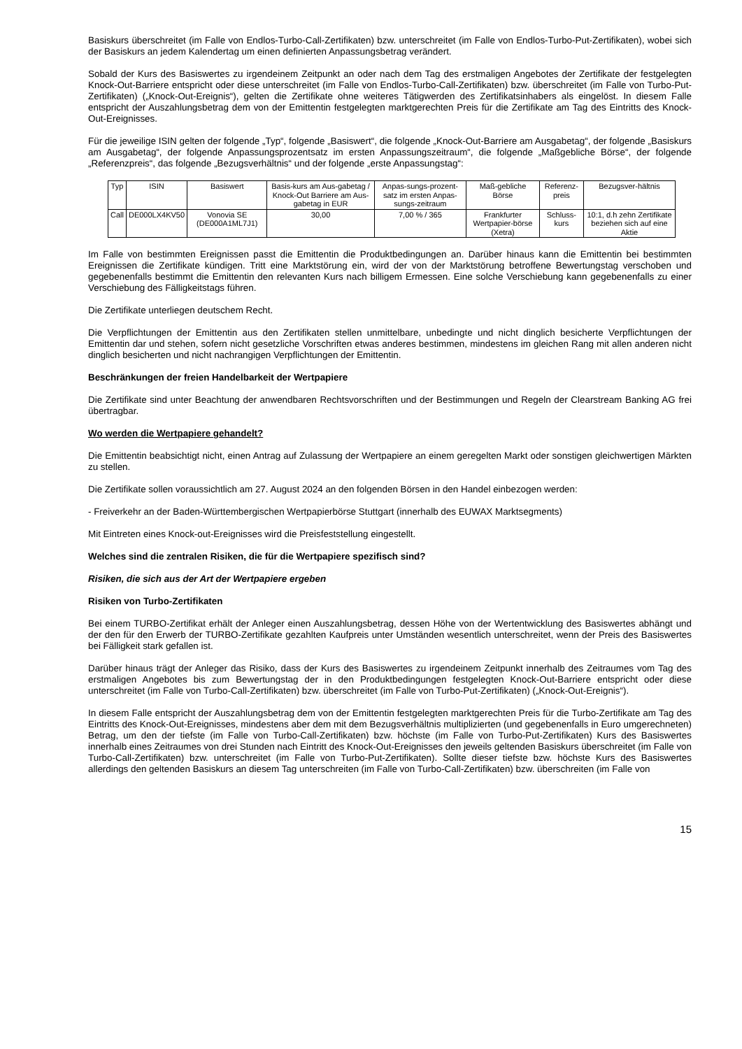Basiskurs überschreitet (im Falle von Endlos-Turbo-Call-Zertifikaten) bzw. unterschreitet (im Falle von Endlos-Turbo-Put-Zertifikaten), wobei sich der Basiskurs an jedem Kalendertag um einen definierten Anpassungsbetrag verändert.
Sobald der Kurs des Basiswertes zu irgendeinem Zeitpunkt an oder nach dem Tag des erstmaligen Angebotes der Zertifikate der festgelegten Knock-Out-Barriere entspricht oder diese unterschreitet (im Falle von Endlos-Turbo-Call-Zertifikaten) bzw. überschreitet (im Falle von Turbo-Put-Zertifikaten) („Knock-Out-Ereignis“), gelten die Zertifikate ohne weiteres Tätigwerden des Zertifikatsinhabers als eingelöst. In diesem Falle entspricht der Auszahlungsbetrag dem von der Emittentin festgelegten marktgerechten Preis für die Zertifikate am Tag des Eintritts des Knock-Out-Ereignisses.
Für die jeweilige ISIN gelten der folgende „Typ“, folgende „Basiswert“, die folgende „Knock-Out-Barriere am Ausgabetag“, der folgende „Basiskurs am Ausgabetag“, der folgende Anpassungsprozentsatz im ersten Anpassungszeitraum“, die folgende „Maßgebliche Börse“, der folgende „Referenzpreis“, das folgende „Bezugsverhältnis“ und der folgende „erste Anpassungstag“:
| Typ | ISIN | Basiswert | Basis-kurs am Aus-gabetag / Knock-Out Barriere am Aus-gabetag in EUR | Anpas-sungs-prozent-satz im ersten Anpas-sungs-zeitraum | Maß-gebliche Börse | Referenz-preis | Bezugsver-hältnis |
| --- | --- | --- | --- | --- | --- | --- | --- |
| Call | DE000LX4KV50 | Vonovia SE (DE000A1ML7J1) | 30,00 | 7,00 % / 365 | Frankfurter Wertpapier-börse (Xetra) | Schluss-kurs | 10:1, d.h zehn Zertifikate beziehen sich auf eine Aktie |
Im Falle von bestimmten Ereignissen passt die Emittentin die Produktbedingungen an. Darüber hinaus kann die Emittentin bei bestimmten Ereignissen die Zertifikate kündigen. Tritt eine Marktstörung ein, wird der von der Marktstörung betroffene Bewertungstag verschoben und gegebenenfalls bestimmt die Emittentin den relevanten Kurs nach billigem Ermessen. Eine solche Verschiebung kann gegebenenfalls zu einer Verschiebung des Fälligkeitstags führen.
Die Zertifikate unterliegen deutschem Recht.
Die Verpflichtungen der Emittentin aus den Zertifikaten stellen unmittelbare, unbedingte und nicht dinglich besicherte Verpflichtungen der Emittentin dar und stehen, sofern nicht gesetzliche Vorschriften etwas anderes bestimmen, mindestens im gleichen Rang mit allen anderen nicht dinglich besicherten und nicht nachrangigen Verpflichtungen der Emittentin.
Beschränkungen der freien Handelbarkeit der Wertpapiere
Die Zertifikate sind unter Beachtung der anwendbaren Rechtsvorschriften und der Bestimmungen und Regeln der Clearstream Banking AG frei übertragbar.
Wo werden die Wertpapiere gehandelt?
Die Emittentin beabsichtigt nicht, einen Antrag auf Zulassung der Wertpapiere an einem geregelten Markt oder sonstigen gleichwertigen Märkten zu stellen.
Die Zertifikate sollen voraussichtlich am 27. August 2024 an den folgenden Börsen in den Handel einbezogen werden:
- Freiverkehr an der Baden-Württembergischen Wertpapierbörse Stuttgart (innerhalb des EUWAX Marktsegments)
Mit Eintreten eines Knock-out-Ereignisses wird die Preisfeststellung eingestellt.
Welches sind die zentralen Risiken, die für die Wertpapiere spezifisch sind?
Risiken, die sich aus der Art der Wertpapiere ergeben
Risiken von Turbo-Zertifikaten
Bei einem TURBO-Zertifikat erhält der Anleger einen Auszahlungsbetrag, dessen Höhe von der Wertentwicklung des Basiswertes abhängt und der den für den Erwerb der TURBO-Zertifikate gezahlten Kaufpreis unter Umständen wesentlich unterschreitet, wenn der Preis des Basiswertes bei Fälligkeit stark gefallen ist.
Darüber hinaus trägt der Anleger das Risiko, dass der Kurs des Basiswertes zu irgendeinem Zeitpunkt innerhalb des Zeitraumes vom Tag des erstmaligen Angebotes bis zum Bewertungstag der in den Produktbedingungen festgelegten Knock-Out-Barriere entspricht oder diese unterschreitet (im Falle von Turbo-Call-Zertifikaten) bzw. überschreitet (im Falle von Turbo-Put-Zertifikaten) („Knock-Out-Ereignis“).
In diesem Falle entspricht der Auszahlungsbetrag dem von der Emittentin festgelegten marktgerechten Preis für die Turbo-Zertifikate am Tag des Eintritts des Knock-Out-Ereignisses, mindestens aber dem mit dem Bezugsverhältnis multiplizierten (und gegebenenfalls in Euro umgerechneten) Betrag, um den der tiefste (im Falle von Turbo-Call-Zertifikaten) bzw. höchste (im Falle von Turbo-Put-Zertifikaten) Kurs des Basiswertes innerhalb eines Zeitraumes von drei Stunden nach Eintritt des Knock-Out-Ereignisses den jeweils geltenden Basiskurs überschreitet (im Falle von Turbo-Call-Zertifikaten) bzw. unterschreitet (im Falle von Turbo-Put-Zertifikaten). Sollte dieser tiefste bzw. höchste Kurs des Basiswertes allerdings den geltenden Basiskurs an diesem Tag unterschreiten (im Falle von Turbo-Call-Zertifikaten) bzw. überschreiten (im Falle von
15